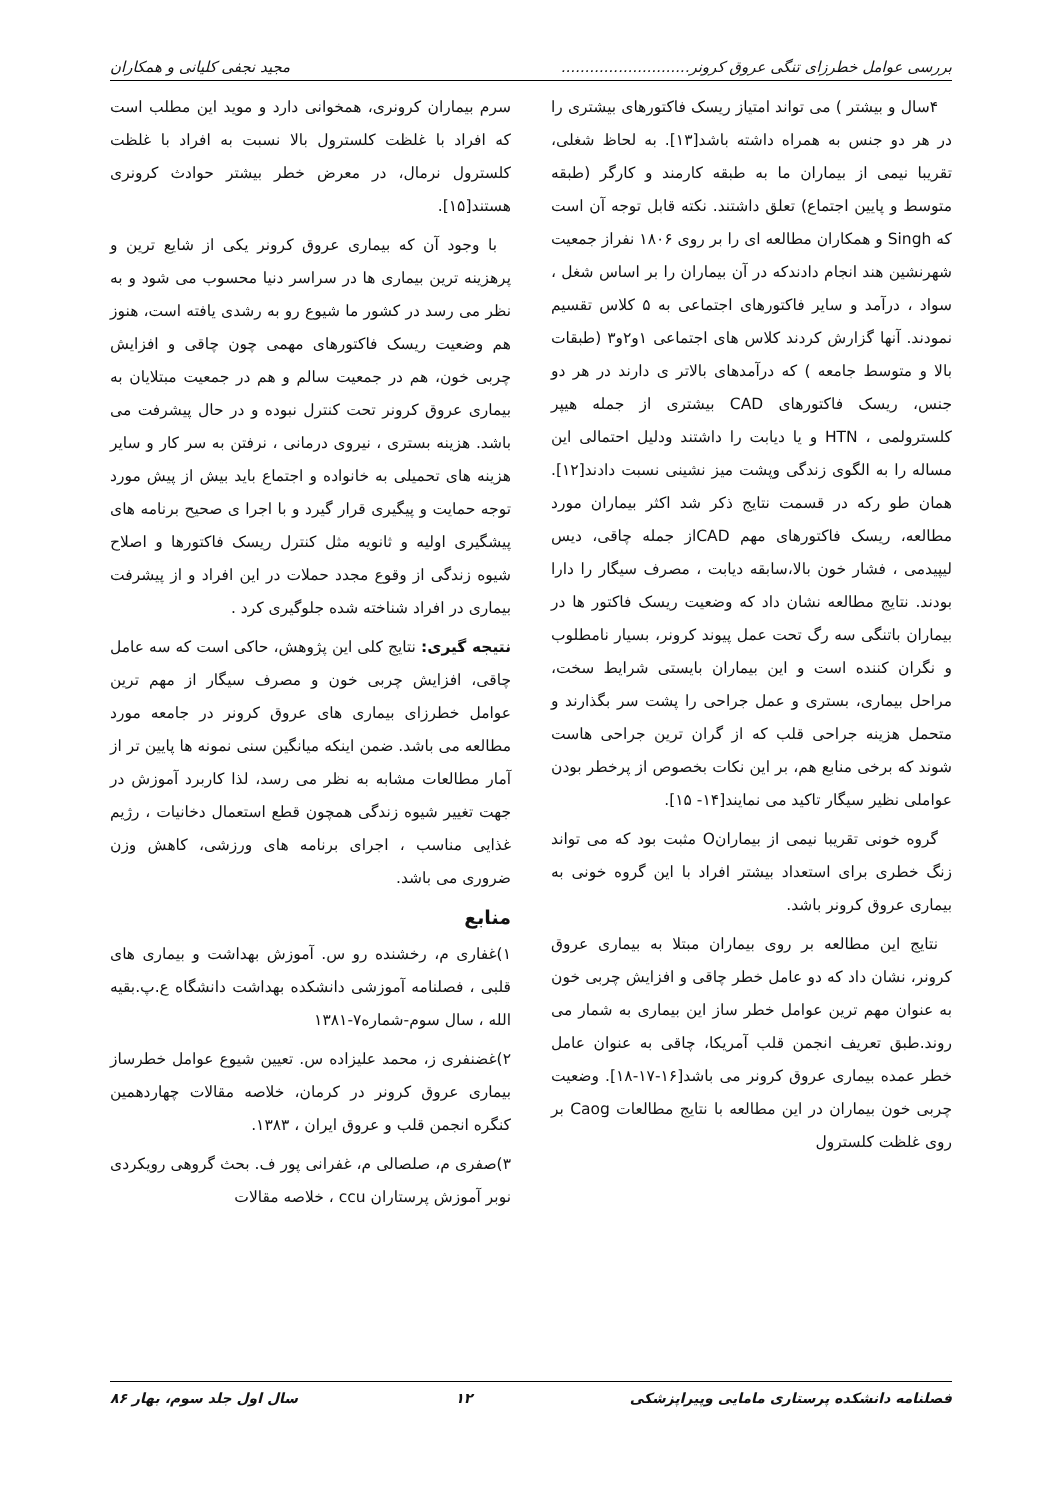بررسی عوامل خطرزای تنگی عروق کرونر........................... مجید نجفی کلیانی و همکاران
۴سال و بیشتر ) می تواند امتیاز ریسک فاکتورهای بیشتری را در هر دو جنس به همراه داشته باشد[۱۳]. به لحاظ شغلی، تقریبا نیمی از بیماران ما به طبقه کارمند و کارگر (طبقه متوسط و پایین اجتماع) تعلق داشتند. نکته قابل توجه آن است که Singh و همکاران مطالعه ای را بر روی ۱۸۰۶ نفراز جمعیت شهرنشین هند انجام دادندکه در آن بیماران را بر اساس شغل ، سواد ، درآمد و سایر فاکتورهای اجتماعی به ۵ کلاس تقسیم نمودند. آنها گزارش کردند کلاس های اجتماعی ۱و۲و۳ (طبقات بالا و متوسط جامعه ) که درآمدهای بالاتر ی دارند در هر دو جنس، ریسک فاکتورهای CAD بیشتری از جمله هیپر کلسترولمی ، HTN و یا دیابت را داشتند ودلیل احتمالی این مساله را به الگوی زندگی وپشت میز نشینی نسبت دادند[۱۲]. همان طو رکه در قسمت نتایج ذکر شد اکثر بیماران مورد مطالعه، ریسک فاکتورهای مهم CADاز جمله چاقی، دیس لیپیدمی ، فشار خون بالا،سابقه دیابت ، مصرف سیگار را دارا بودند. نتایج مطالعه نشان داد که وضعیت ریسک فاکتور ها در بیماران باتنگی سه رگ تحت عمل پیوند کرونر، بسیار نامطلوب و نگران کننده است و این بیماران بایستی شرایط سخت، مراحل بیماری، بستری و عمل جراحی را پشت سر بگذارند و متحمل هزینه جراحی قلب که از گران ترین جراحی هاست شوند که برخی منابع هم، بر این نکات بخصوص از پرخطر بودن عواملی نظیر سیگار تاکید می نمایند[۱۴- ۱۵].
گروه خونی تقریبا نیمی از بیمارانO مثبت بود که می تواند زنگ خطری برای استعداد بیشتر افراد با این گروه خونی به بیماری عروق کرونر باشد.
نتایج این مطالعه بر روی بیماران مبتلا به بیماری عروق کرونر، نشان داد که دو عامل خطر چاقی و افزایش چربی خون به عنوان مهم ترین عوامل خطر ساز این بیماری به شمار می روند.طبق تعریف انجمن قلب آمریکا، چاقی به عنوان عامل خطر عمده بیماری عروق کرونر می باشد[۱۶-۱۷-۱۸]. وضعیت چربی خون بیماران در این مطالعه با نتایج مطالعات Caog بر روی غلظت کلسترول
سرم بیماران کرونری، همخوانی دارد و موید این مطلب است که افراد با غلظت کلسترول بالا نسبت به افراد با غلظت کلسترول نرمال، در معرض خطر بیشتر حوادث کرونری هستند[۱۵].
با وجود آن که بیماری عروق کرونر یکی از شایع ترین و پرهزینه ترین بیماری ها در سراسر دنیا محسوب می شود و به نظر می رسد در کشور ما شیوع رو به رشدی یافته است، هنوز هم وضعیت ریسک فاکتورهای مهمی چون چاقی و افزایش چربی خون، هم در جمعیت سالم و هم در جمعیت مبتلایان به بیماری عروق کرونر تحت کنترل نبوده و در حال پیشرفت می باشد. هزینه بستری ، نیروی درمانی ، نرفتن به سر کار و سایر هزینه های تحمیلی به خانواده و اجتماع باید بیش از پیش مورد توجه حمایت و پیگیری قرار گیرد و با اجرا ی صحیح برنامه های پیشگیری اولیه و ثانویه مثل کنترل ریسک فاکتورها و اصلاح شیوه زندگی از وقوع مجدد حملات در این افراد و از پیشرفت بیماری در افراد شناخته شده جلوگیری کرد .
نتیجه گیری: نتایج کلی این پژوهش، حاکی است که سه عامل چاقی، افزایش چربی خون و مصرف سیگار از مهم ترین عوامل خطرزای بیماری های عروق کرونر در جامعه مورد مطالعه می باشد. ضمن اینکه میانگین سنی نمونه ها پایین تر از آمار مطالعات مشابه به نظر می رسد، لذا کاربرد آموزش در جهت تغییر شیوه زندگی همچون قطع استعمال دخانیات ، رژیم غذایی مناسب ، اجرای برنامه های ورزشی، کاهش وزن ضروری می باشد.
منابع
۱)غفاری م، رخشنده رو س. آموزش بهداشت و بیماری های قلبی ، فصلنامه آموزشی دانشکده بهداشت دانشگاه ع.پ.بقیه الله ، سال سوم-شماره۷-۱۳۸۱
۲)غضنفری ز، محمد علیزاده س. تعیین شیوع عوامل خطرساز بیماری عروق کرونر در کرمان، خلاصه مقالات چهاردهمین کنگره انجمن قلب و عروق ایران ، ۱۳۸۳.
۳)صفری م، صلصالی م، غفرانی پور ف. بحث گروهی رویکردی نوبر آموزش پرستاران ccu ، خلاصه مقالات
فصلنامه دانشکده پرستاری مامایی وپیراپزشکی ۱۲ سال اول جلد سوم، بهار ۸۶